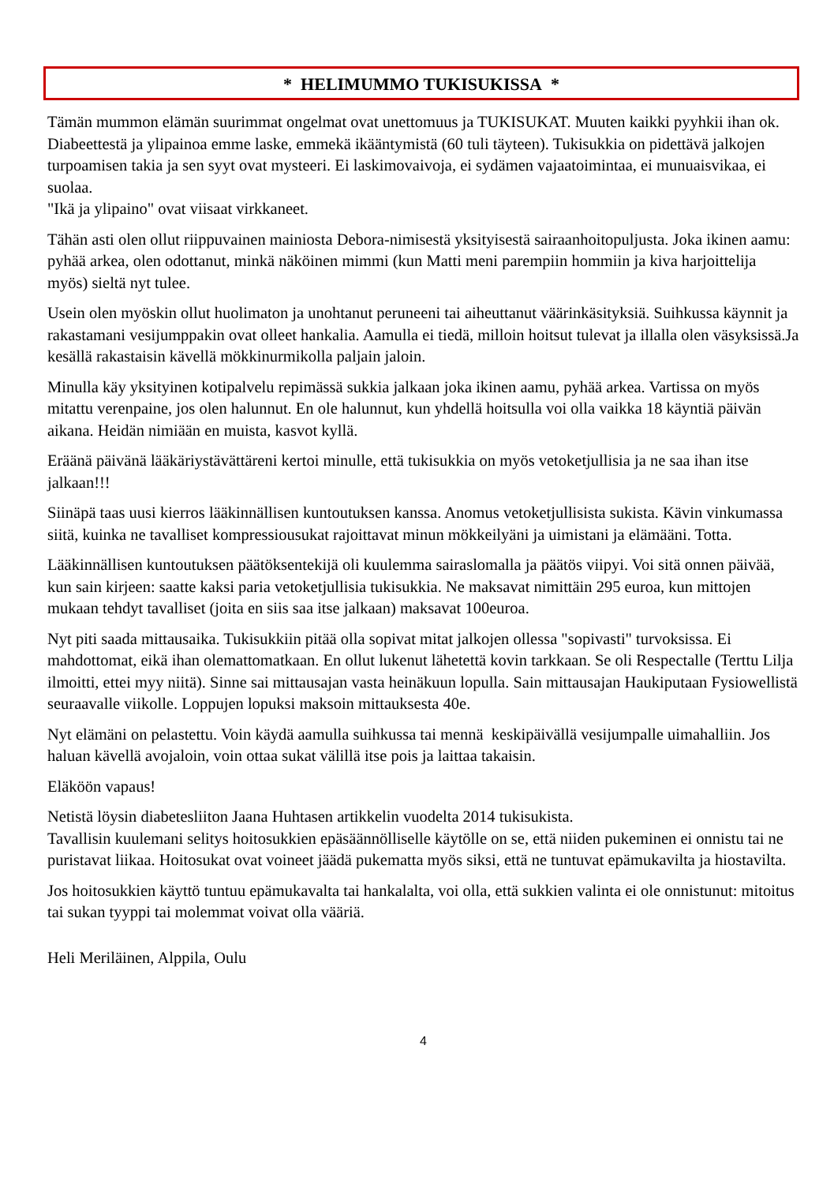* HELIMUMMO TUKISUKISSA *
Tämän mummon elämän suurimmat ongelmat ovat unettomuus ja TUKISUKAT. Muuten kaikki pyyhkii ihan ok. Diabeettestä ja ylipainoa emme laske, emmekä ikääntymistä (60 tuli täyteen). Tukisukkia on pidettävä jalkojen turpoamisen takia ja sen syyt ovat mysteeri. Ei laskimovaivoja, ei sydämen vajaatoimintaa, ei munuaisvikaa, ei suolaa.
"Ikä ja ylipaino" ovat viisaat virkkaneet.
Tähän asti olen ollut riippuvainen mainiosta Debora-nimisestä yksityisestä sairaanhoitopuljusta. Joka ikinen aamu: pyhää arkea, olen odottanut, minkä näköinen mimmi (kun Matti meni parempiin hommiin ja kiva harjoittelija myös) sieltä nyt tulee.
Usein olen myöskin ollut huolimaton ja unohtanut peruneeni tai aiheuttanut väärinkäsityksiä. Suihkussa käynnit ja rakastamani vesijumppakin ovat olleet hankalia. Aamulla ei tiedä, milloin hoitsut tulevat ja illalla olen väsyksissä.Ja kesällä rakastaisin kävellä mökkinurmikolla paljain jaloin.
Minulla käy yksityinen kotipalvelu repimässä sukkia jalkaan joka ikinen aamu, pyhää arkea. Vartissa on myös mitattu verenpaine, jos olen halunnut. En ole halunnut, kun yhdellä hoitsulla voi olla vaikka 18 käyntiä päivän aikana. Heidän nimiään en muista, kasvot kyllä.
Eräänä päivänä lääkäriystävättäreni kertoi minulle, että tukisukkia on myös vetoketjullisia ja ne saa ihan itse jalkaan!!!
Siinäpä taas uusi kierros lääkinnällisen kuntoutuksen kanssa. Anomus vetoketjullisista sukista. Kävin vinkumassa siitä, kuinka ne tavalliset kompressiousukat rajoittavat minun mökkeilyäni ja uimistani ja elämääni. Totta.
Lääkinnällisen kuntoutuksen päätöksentekijä oli kuulemma sairaslomalla ja päätös viipyi. Voi sitä onnen päivää, kun sain kirjeen: saatte kaksi paria vetoketjullisia tukisukkia. Ne maksavat nimittäin 295 euroa, kun mittojen mukaan tehdyt tavalliset (joita en siis saa itse jalkaan) maksavat 100euroa.
Nyt piti saada mittausaika. Tukisukkiin pitää olla sopivat mitat jalkojen ollessa "sopivasti" turvoksissa. Ei mahdottomat, eikä ihan olemattomatkaan. En ollut lukenut lähetettä kovin tarkkaan. Se oli Respectalle (Terttu Lilja ilmoitti, ettei myy niitä). Sinne sai mittausajan vasta heinäkuun lopulla. Sain mittausajan Haukiputaan Fysiowellistä seuraavalle viikolle. Loppujen lopuksi maksoin mittauksesta 40e.
Nyt elämäni on pelastettu. Voin käydä aamulla suihkussa tai mennä keskipäivällä vesijumpalle uimahalliin. Jos haluan kävellä avojaloin, voin ottaa sukat välillä itse pois ja laittaa takaisin.
Eläköön vapaus!
Netistä löysin diabetesliiton Jaana Huhtasen artikkelin vuodelta 2014 tukisukista.
Tavallisin kuulemani selitys hoitosukkien epäsäännölliselle käytölle on se, että niiden pukeminen ei onnistu tai ne puristavat liikaa. Hoitosukat ovat voineet jäädä pukematta myös siksi, että ne tuntuvat epämukavilta ja hiostavilta.
Jos hoitosukkien käyttö tuntuu epämukavalta tai hankalalta, voi olla, että sukkien valinta ei ole onnistunut: mitoitus tai sukan tyyppi tai molemmat voivat olla vääriä.
Heli Meriläinen, Alppila, Oulu
4